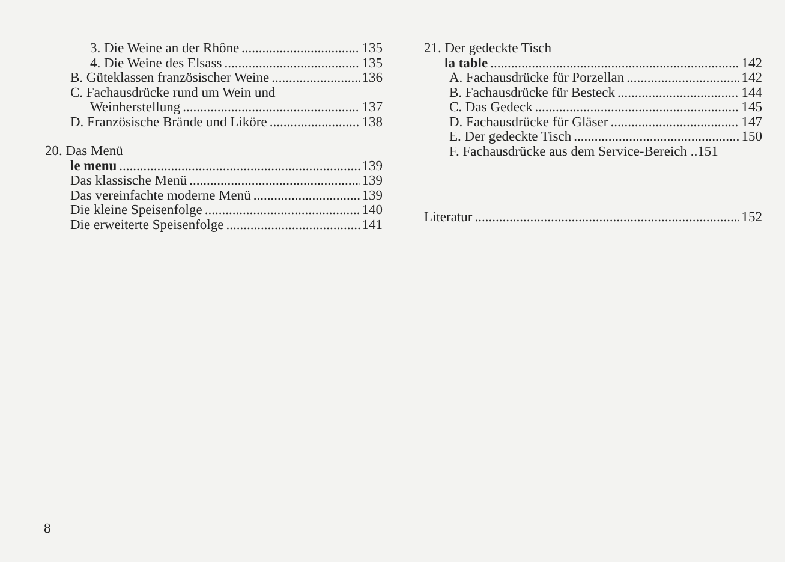3. Die Weine an der Rhône 135
4. Die Weine des Elsass 135
B. Güteklassen französischer Weine 136
C. Fachausdrücke rund um Wein und
Weinherstellung 137
D. Französische Brände und Liköre 138
20. Das Menü
le menu 139
Das klassische Menü 139
Das vereinfachte moderne Menü 139
Die kleine Speisenfolge 140
Die erweiterte Speisenfolge 141
21. Der gedeckte Tisch
la table 142
A. Fachausdrücke für Porzellan 142
B. Fachausdrücke für Besteck 144
C. Das Gedeck 145
D. Fachausdrücke für Gläser 147
E. Der gedeckte Tisch 150
F. Fachausdrücke aus dem Service-Bereich .. 151
Literatur 152
8